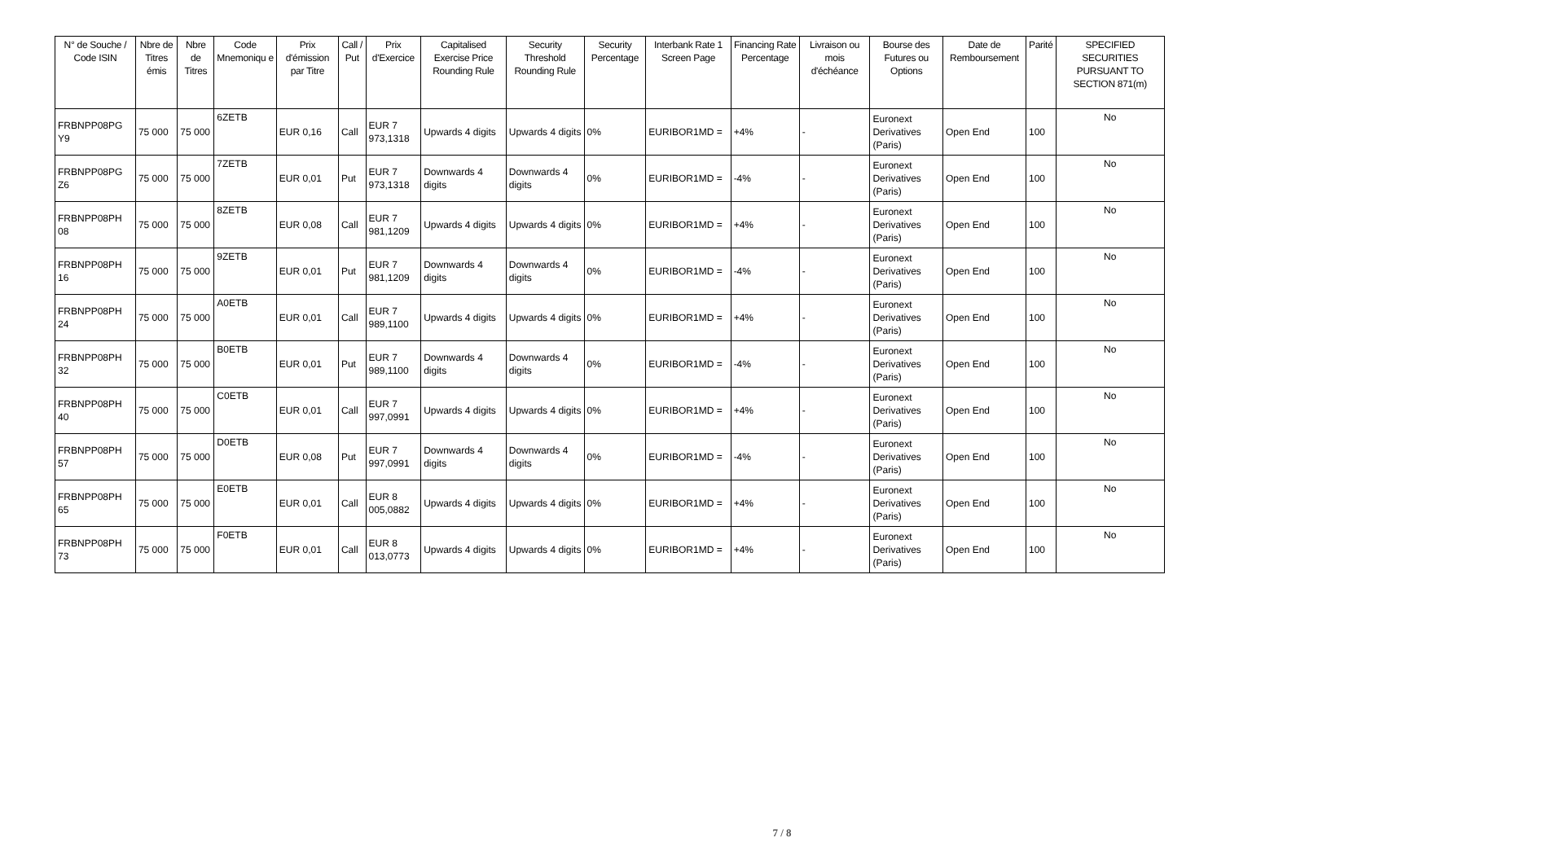| N° de Souche / Code ISIN | Nbre de Titres émis | Nbre de Titres | Code Mnemoniqu e | Prix d'émission par Titre | Call / Put | Prix d'Exercice | Capitalised Exercise Price Rounding Rule | Security Threshold Rounding Rule | Security Percentage | Interbank Rate 1 Screen Page | Financing Rate Percentage | Livraison ou mois d'échéance | Bourse des Futures ou Options | Date de Remboursement | Parité | SPECIFIED SECURITIES PURSUANT TO SECTION 871(m) |
| --- | --- | --- | --- | --- | --- | --- | --- | --- | --- | --- | --- | --- | --- | --- | --- | --- |
| FRBNPP08PG Y9 | 75 000 | 75 000 | 6ZETB | EUR 0,16 | Call | EUR 7 973,1318 | Upwards 4 digits | Upwards 4 digits | 0% | EURIBOR1MD = | +4% | - | Euronext Derivatives (Paris) | Open End | 100 | No |
| FRBNPP08PG Z6 | 75 000 | 75 000 | 7ZETB | EUR 0,01 | Put | EUR 7 973,1318 | Downwards 4 digits | Downwards 4 digits | 0% | EURIBOR1MD = | -4% | - | Euronext Derivatives (Paris) | Open End | 100 | No |
| FRBNPP08PH 08 | 75 000 | 75 000 | 8ZETB | EUR 0,08 | Call | EUR 7 981,1209 | Upwards 4 digits | Upwards 4 digits | 0% | EURIBOR1MD = | +4% | - | Euronext Derivatives (Paris) | Open End | 100 | No |
| FRBNPP08PH 16 | 75 000 | 75 000 | 9ZETB | EUR 0,01 | Put | EUR 7 981,1209 | Downwards 4 digits | Downwards 4 digits | 0% | EURIBOR1MD = | -4% | - | Euronext Derivatives (Paris) | Open End | 100 | No |
| FRBNPP08PH 24 | 75 000 | 75 000 | A0ETB | EUR 0,01 | Call | EUR 7 989,1100 | Upwards 4 digits | Upwards 4 digits | 0% | EURIBOR1MD = | +4% | - | Euronext Derivatives (Paris) | Open End | 100 | No |
| FRBNPP08PH 32 | 75 000 | 75 000 | B0ETB | EUR 0,01 | Put | EUR 7 989,1100 | Downwards 4 digits | Downwards 4 digits | 0% | EURIBOR1MD = | -4% | - | Euronext Derivatives (Paris) | Open End | 100 | No |
| FRBNPP08PH 40 | 75 000 | 75 000 | C0ETB | EUR 0,01 | Call | EUR 7 997,0991 | Upwards 4 digits | Upwards 4 digits | 0% | EURIBOR1MD = | +4% | - | Euronext Derivatives (Paris) | Open End | 100 | No |
| FRBNPP08PH 57 | 75 000 | 75 000 | D0ETB | EUR 0,08 | Put | EUR 7 997,0991 | Downwards 4 digits | Downwards 4 digits | 0% | EURIBOR1MD = | -4% | - | Euronext Derivatives (Paris) | Open End | 100 | No |
| FRBNPP08PH 65 | 75 000 | 75 000 | E0ETB | EUR 0,01 | Call | EUR 8 005,0882 | Upwards 4 digits | Upwards 4 digits | 0% | EURIBOR1MD = | +4% | - | Euronext Derivatives (Paris) | Open End | 100 | No |
| FRBNPP08PH 73 | 75 000 | 75 000 | F0ETB | EUR 0,01 | Call | EUR 8 013,0773 | Upwards 4 digits | Upwards 4 digits | 0% | EURIBOR1MD = | +4% | - | Euronext Derivatives (Paris) | Open End | 100 | No |
7 / 8